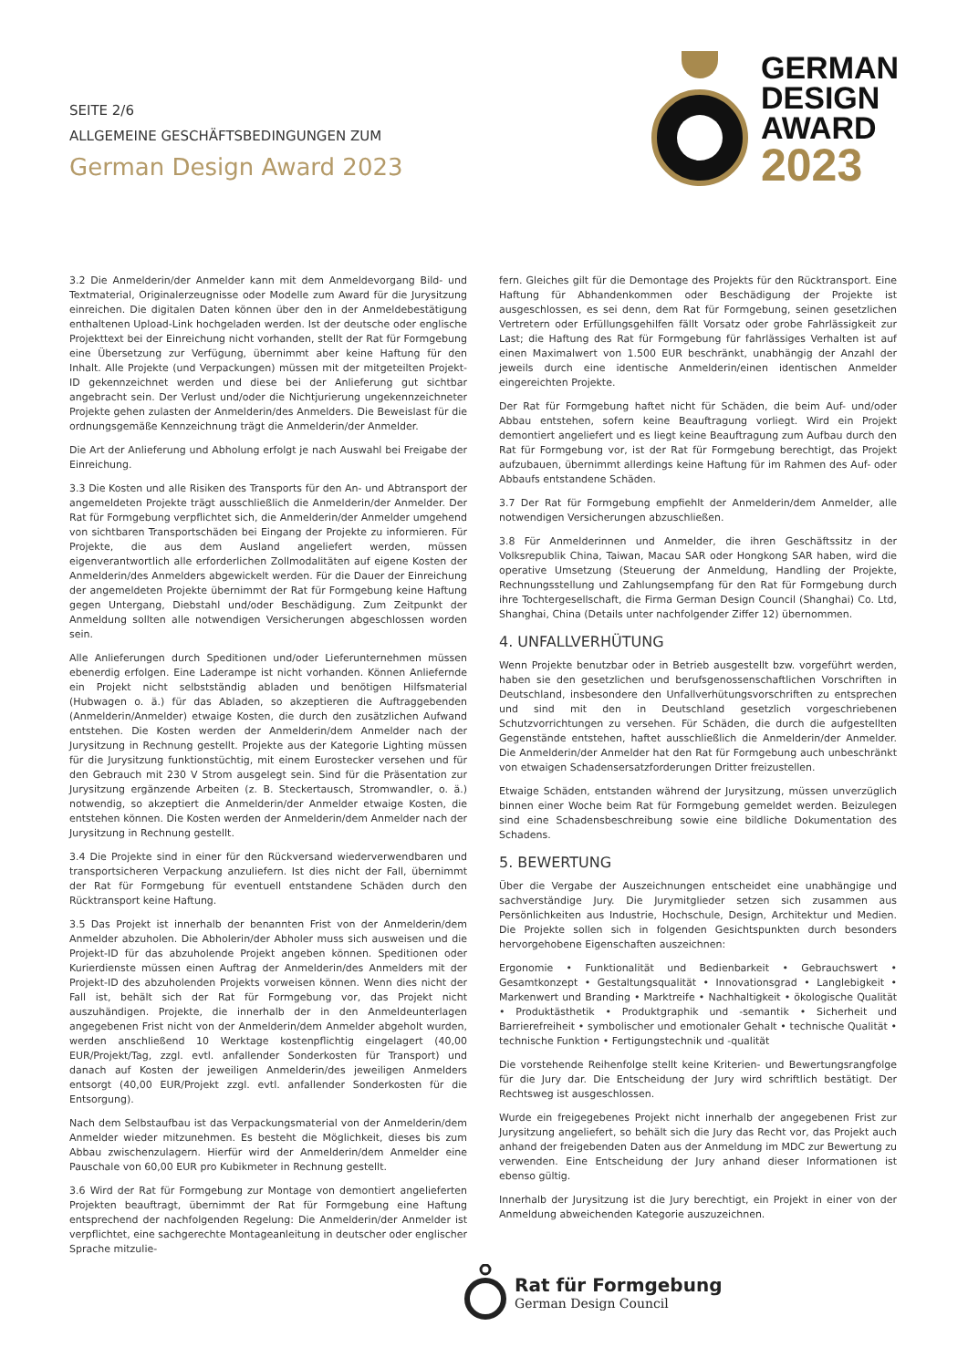SEITE 2/6
ALLGEMEINE GESCHÄFTSBEDINGUNGEN ZUM
German Design Award 2023
GERMAN
DESIGN
AWARD
2023
3.2 Die Anmelderin/der Anmelder kann mit dem Anmeldevorgang Bild- und Textmaterial, Originalerzeugnisse oder Modelle zum Award für die Jurysitzung einreichen. Die digitalen Daten können über den in der Anmeldebestätigung enthaltenen Upload-Link hochgeladen werden. Ist der deutsche oder englische Projekttext bei der Einreichung nicht vorhanden, stellt der Rat für Formgebung eine Übersetzung zur Verfügung, übernimmt aber keine Haftung für den Inhalt. Alle Projekte (und Verpackungen) müssen mit der mitgeteilten Projekt-ID gekennzeichnet werden und diese bei der Anlieferung gut sichtbar angebracht sein. Der Verlust und/oder die Nichtjurierung ungekennzeichneter Projekte gehen zulasten der Anmelderin/des Anmelders. Die Beweislast für die ordnungsgemäße Kennzeichnung trägt die Anmelderin/der Anmelder.
Die Art der Anlieferung und Abholung erfolgt je nach Auswahl bei Freigabe der Einreichung.
3.3 Die Kosten und alle Risiken des Transports für den An- und Abtransport der angemeldeten Projekte trägt ausschließlich die Anmelderin/der Anmelder. Der Rat für Formgebung verpflichtet sich, die Anmelderin/der Anmelder umgehend von sichtbaren Transportschäden bei Eingang der Projekte zu informieren. Für Projekte, die aus dem Ausland angeliefert werden, müssen eigenverantwortlich alle erforderlichen Zollmodalitäten auf eigene Kosten der Anmelderin/des Anmelders abgewickelt werden. Für die Dauer der Einreichung der angemeldeten Projekte übernimmt der Rat für Formgebung keine Haftung gegen Untergang, Diebstahl und/oder Beschädigung. Zum Zeitpunkt der Anmeldung sollten alle notwendigen Versicherungen abgeschlossen worden sein.
Alle Anlieferungen durch Speditionen und/oder Lieferunternehmen müssen ebenerdig erfolgen. Eine Laderampe ist nicht vorhanden. Können Anliefernde ein Projekt nicht selbstständig abladen und benötigen Hilfsmaterial (Hubwagen o. ä.) für das Abladen, so akzeptieren die Auftraggebenden (Anmelderin/Anmelder) etwaige Kosten, die durch den zusätzlichen Aufwand entstehen. Die Kosten werden der Anmelderin/dem Anmelder nach der Jurysitzung in Rechnung gestellt. Projekte aus der Kategorie Lighting müssen für die Jurysitzung funktionstüchtig, mit einem Eurostecker versehen und für den Gebrauch mit 230 V Strom ausgelegt sein. Sind für die Präsentation zur Jurysitzung ergänzende Arbeiten (z. B. Steckertausch, Stromwandler, o. ä.) notwendig, so akzeptiert die Anmelderin/der Anmelder etwaige Kosten, die entstehen können. Die Kosten werden der Anmelderin/dem Anmelder nach der Jurysitzung in Rechnung gestellt.
3.4 Die Projekte sind in einer für den Rückversand wiederverwendbaren und transportsicheren Verpackung anzuliefern. Ist dies nicht der Fall, übernimmt der Rat für Formgebung für eventuell entstandene Schäden durch den Rücktransport keine Haftung.
3.5 Das Projekt ist innerhalb der benannten Frist von der Anmelderin/dem Anmelder abzuholen. Die Abholerin/der Abholer muss sich ausweisen und die Projekt-ID für das abzuholende Projekt angeben können. Speditionen oder Kurierdienste müssen einen Auftrag der Anmelderin/des Anmelders mit der Projekt-ID des abzuholenden Projekts vorweisen können. Wenn dies nicht der Fall ist, behält sich der Rat für Formgebung vor, das Projekt nicht auszuhändigen. Projekte, die innerhalb der in den Anmeldeunterlagen angegebenen Frist nicht von der Anmelderin/dem Anmelder abgeholt wurden, werden anschließend 10 Werktage kostenpflichtig eingelagert (40,00 EUR/Projekt/Tag, zzgl. evtl. anfallender Sonderkosten für Transport) und danach auf Kosten der jeweiligen Anmelderin/des jeweiligen Anmelders entsorgt (40,00 EUR/Projekt zzgl. evtl. anfallender Sonderkosten für die Entsorgung).
Nach dem Selbstaufbau ist das Verpackungsmaterial von der Anmelderin/dem Anmelder wieder mitzunehmen. Es besteht die Möglichkeit, dieses bis zum Abbau zwischenzulagern. Hierfür wird der Anmelderin/dem Anmelder eine Pauschale von 60,00 EUR pro Kubikmeter in Rechnung gestellt.
3.6 Wird der Rat für Formgebung zur Montage von demontiert angelieferten Projekten beauftragt, übernimmt der Rat für Formgebung eine Haftung entsprechend der nachfolgenden Regelung: Die Anmelderin/der Anmelder ist verpflichtet, eine sachgerechte Montageanleitung in deutscher oder englischer Sprache mitzulie-
fern. Gleiches gilt für die Demontage des Projekts für den Rücktransport. Eine Haftung für Abhandenkommen oder Beschädigung der Projekte ist ausgeschlossen, es sei denn, dem Rat für Formgebung, seinen gesetzlichen Vertretern oder Erfüllungsgehilfen fällt Vorsatz oder grobe Fahrlässigkeit zur Last; die Haftung des Rat für Formgebung für fahrlässiges Verhalten ist auf einen Maximalwert von 1.500 EUR beschränkt, unabhängig der Anzahl der jeweils durch eine identische Anmelderin/einen identischen Anmelder eingereichten Projekte.
Der Rat für Formgebung haftet nicht für Schäden, die beim Auf- und/oder Abbau entstehen, sofern keine Beauftragung vorliegt. Wird ein Projekt demontiert angeliefert und es liegt keine Beauftragung zum Aufbau durch den Rat für Formgebung vor, ist der Rat für Formgebung berechtigt, das Projekt aufzubauen, übernimmt allerdings keine Haftung für im Rahmen des Auf- oder Abbaufs entstandene Schäden.
3.7 Der Rat für Formgebung empfiehlt der Anmelderin/dem Anmelder, alle notwendigen Versicherungen abzuschließen.
3.8 Für Anmelderinnen und Anmelder, die ihren Geschäftssitz in der Volksrepublik China, Taiwan, Macau SAR oder Hongkong SAR haben, wird die operative Umsetzung (Steuerung der Anmeldung, Handling der Projekte, Rechnungsstellung und Zahlungsempfang für den Rat für Formgebung durch ihre Tochtergesellschaft, die Firma German Design Council (Shanghai) Co. Ltd, Shanghai, China (Details unter nachfolgender Ziffer 12) übernommen.
4. UNFALLVERHÜTUNG
Wenn Projekte benutzbar oder in Betrieb ausgestellt bzw. vorgeführt werden, haben sie den gesetzlichen und berufsgenossenschaftlichen Vorschriften in Deutschland, insbesondere den Unfallverhütungsvorschriften zu entsprechen und sind mit den in Deutschland gesetzlich vorgeschriebenen Schutzvorrichtungen zu versehen. Für Schäden, die durch die aufgestellten Gegenstände entstehen, haftet ausschließlich die Anmelderin/der Anmelder. Die Anmelderin/der Anmelder hat den Rat für Formgebung auch unbeschränkt von etwaigen Schadensersatzforderungen Dritter freizustellen.
Etwaige Schäden, entstanden während der Jurysitzung, müssen unverzüglich binnen einer Woche beim Rat für Formgebung gemeldet werden. Beizulegen sind eine Schadensbeschreibung sowie eine bildliche Dokumentation des Schadens.
5. BEWERTUNG
Über die Vergabe der Auszeichnungen entscheidet eine unabhängige und sachverständige Jury. Die Jurymitglieder setzen sich zusammen aus Persönlichkeiten aus Industrie, Hochschule, Design, Architektur und Medien. Die Projekte sollen sich in folgenden Gesichtspunkten durch besonders hervorgehobene Eigenschaften auszeichnen:
Ergonomie • Funktionalität und Bedienbarkeit • Gebrauchswert • Gesamtkonzept • Gestaltungsqualität • Innovationsgrad • Langlebigkeit • Markenwert und Branding • Marktreife • Nachhaltigkeit • ökologische Qualität • Produktästhetik • Produktgraphik und -semantik • Sicherheit und Barrierefreiheit • symbolischer und emotionaler Gehalt • technische Qualität • technische Funktion • Fertigungstechnik und -qualität
Die vorstehende Reihenfolge stellt keine Kriterien- und Bewertungsrangfolge für die Jury dar. Die Entscheidung der Jury wird schriftlich bestätigt. Der Rechtsweg ist ausgeschlossen.
Wurde ein freigegebenes Projekt nicht innerhalb der angegebenen Frist zur Jurysitzung angeliefert, so behält sich die Jury das Recht vor, das Projekt auch anhand der freigebenden Daten aus der Anmeldung im MDC zur Bewertung zu verwenden. Eine Entscheidung der Jury anhand dieser Informationen ist ebenso gültig.
Innerhalb der Jurysitzung ist die Jury berechtigt, ein Projekt in einer von der Anmeldung abweichenden Kategorie auszuzeichnen.
Rat für Formgebung
German Design Council